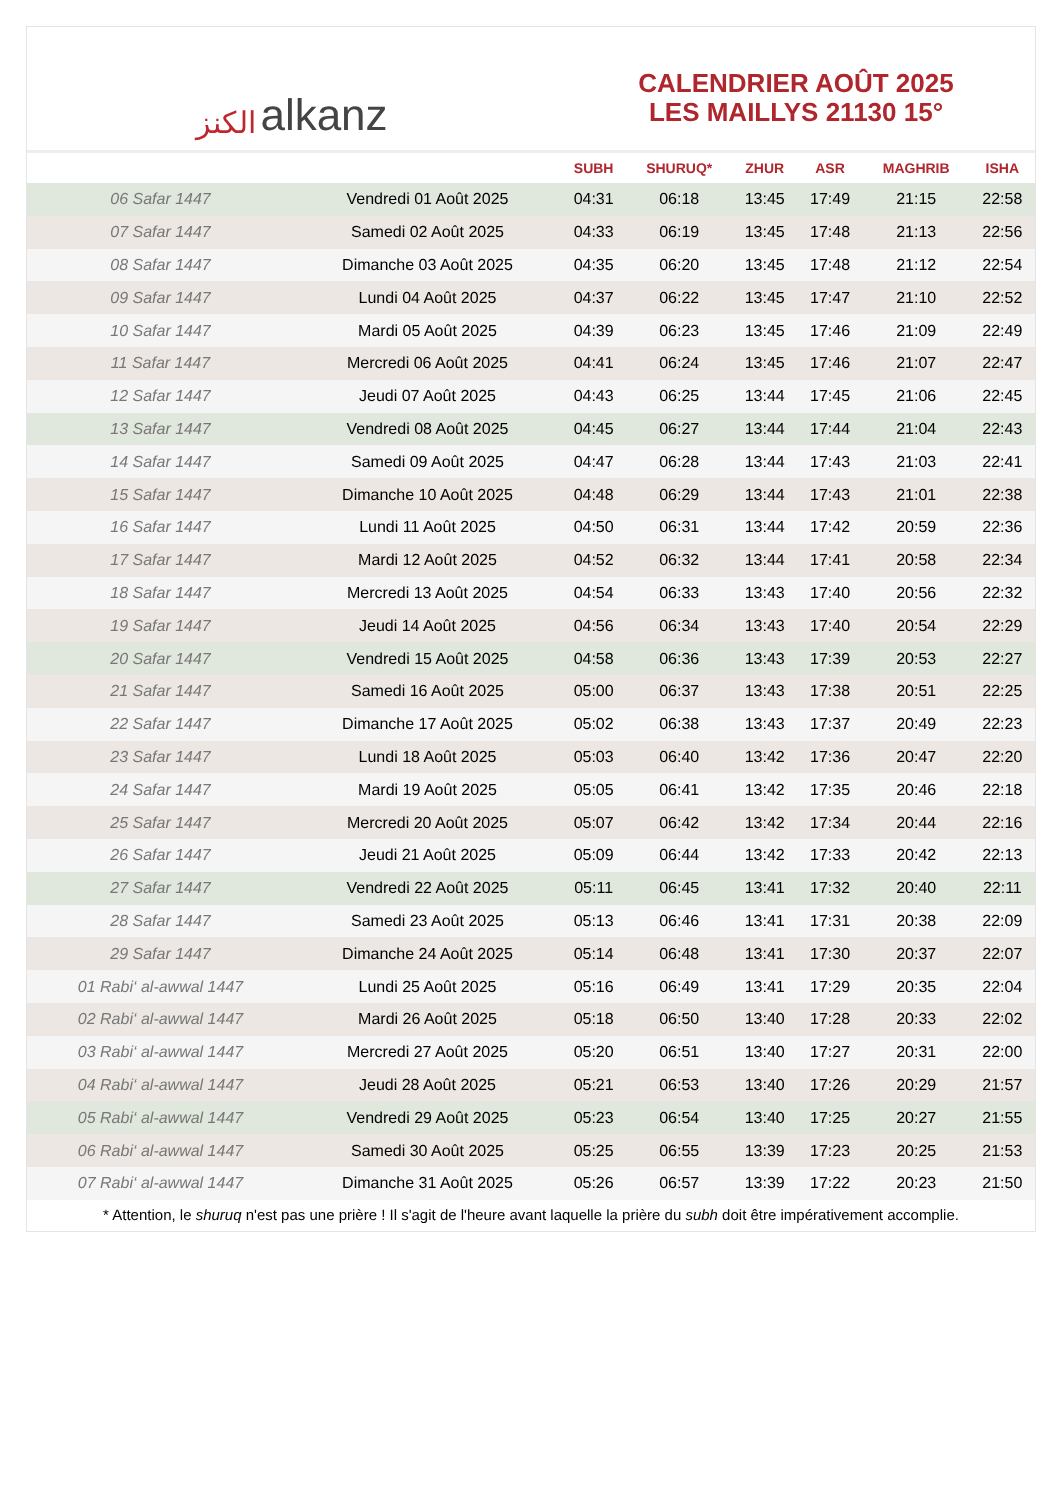الكنز alkanz
CALENDRIER AOÛT 2025
LES MAILLYS 21130 15°
| | | SUBH | SHURUQ* | ZHUR | ASR | MAGHRIB | ISHA |
| --- | --- | --- | --- | --- | --- | --- | --- |
| 06 Safar 1447 | Vendredi 01 Août 2025 | 04:31 | 06:18 | 13:45 | 17:49 | 21:15 | 22:58 |
| 07 Safar 1447 | Samedi 02 Août 2025 | 04:33 | 06:19 | 13:45 | 17:48 | 21:13 | 22:56 |
| 08 Safar 1447 | Dimanche 03 Août 2025 | 04:35 | 06:20 | 13:45 | 17:48 | 21:12 | 22:54 |
| 09 Safar 1447 | Lundi 04 Août 2025 | 04:37 | 06:22 | 13:45 | 17:47 | 21:10 | 22:52 |
| 10 Safar 1447 | Mardi 05 Août 2025 | 04:39 | 06:23 | 13:45 | 17:46 | 21:09 | 22:49 |
| 11 Safar 1447 | Mercredi 06 Août 2025 | 04:41 | 06:24 | 13:45 | 17:46 | 21:07 | 22:47 |
| 12 Safar 1447 | Jeudi 07 Août 2025 | 04:43 | 06:25 | 13:44 | 17:45 | 21:06 | 22:45 |
| 13 Safar 1447 | Vendredi 08 Août 2025 | 04:45 | 06:27 | 13:44 | 17:44 | 21:04 | 22:43 |
| 14 Safar 1447 | Samedi 09 Août 2025 | 04:47 | 06:28 | 13:44 | 17:43 | 21:03 | 22:41 |
| 15 Safar 1447 | Dimanche 10 Août 2025 | 04:48 | 06:29 | 13:44 | 17:43 | 21:01 | 22:38 |
| 16 Safar 1447 | Lundi 11 Août 2025 | 04:50 | 06:31 | 13:44 | 17:42 | 20:59 | 22:36 |
| 17 Safar 1447 | Mardi 12 Août 2025 | 04:52 | 06:32 | 13:44 | 17:41 | 20:58 | 22:34 |
| 18 Safar 1447 | Mercredi 13 Août 2025 | 04:54 | 06:33 | 13:43 | 17:40 | 20:56 | 22:32 |
| 19 Safar 1447 | Jeudi 14 Août 2025 | 04:56 | 06:34 | 13:43 | 17:40 | 20:54 | 22:29 |
| 20 Safar 1447 | Vendredi 15 Août 2025 | 04:58 | 06:36 | 13:43 | 17:39 | 20:53 | 22:27 |
| 21 Safar 1447 | Samedi 16 Août 2025 | 05:00 | 06:37 | 13:43 | 17:38 | 20:51 | 22:25 |
| 22 Safar 1447 | Dimanche 17 Août 2025 | 05:02 | 06:38 | 13:43 | 17:37 | 20:49 | 22:23 |
| 23 Safar 1447 | Lundi 18 Août 2025 | 05:03 | 06:40 | 13:42 | 17:36 | 20:47 | 22:20 |
| 24 Safar 1447 | Mardi 19 Août 2025 | 05:05 | 06:41 | 13:42 | 17:35 | 20:46 | 22:18 |
| 25 Safar 1447 | Mercredi 20 Août 2025 | 05:07 | 06:42 | 13:42 | 17:34 | 20:44 | 22:16 |
| 26 Safar 1447 | Jeudi 21 Août 2025 | 05:09 | 06:44 | 13:42 | 17:33 | 20:42 | 22:13 |
| 27 Safar 1447 | Vendredi 22 Août 2025 | 05:11 | 06:45 | 13:41 | 17:32 | 20:40 | 22:11 |
| 28 Safar 1447 | Samedi 23 Août 2025 | 05:13 | 06:46 | 13:41 | 17:31 | 20:38 | 22:09 |
| 29 Safar 1447 | Dimanche 24 Août 2025 | 05:14 | 06:48 | 13:41 | 17:30 | 20:37 | 22:07 |
| 01 Rabi‘ al-awwal 1447 | Lundi 25 Août 2025 | 05:16 | 06:49 | 13:41 | 17:29 | 20:35 | 22:04 |
| 02 Rabi‘ al-awwal 1447 | Mardi 26 Août 2025 | 05:18 | 06:50 | 13:40 | 17:28 | 20:33 | 22:02 |
| 03 Rabi‘ al-awwal 1447 | Mercredi 27 Août 2025 | 05:20 | 06:51 | 13:40 | 17:27 | 20:31 | 22:00 |
| 04 Rabi‘ al-awwal 1447 | Jeudi 28 Août 2025 | 05:21 | 06:53 | 13:40 | 17:26 | 20:29 | 21:57 |
| 05 Rabi‘ al-awwal 1447 | Vendredi 29 Août 2025 | 05:23 | 06:54 | 13:40 | 17:25 | 20:27 | 21:55 |
| 06 Rabi‘ al-awwal 1447 | Samedi 30 Août 2025 | 05:25 | 06:55 | 13:39 | 17:23 | 20:25 | 21:53 |
| 07 Rabi‘ al-awwal 1447 | Dimanche 31 Août 2025 | 05:26 | 06:57 | 13:39 | 17:22 | 20:23 | 21:50 |
* Attention, le shuruq n'est pas une prière ! Il s'agit de l'heure avant laquelle la prière du subh doit être impérativement accomplie.